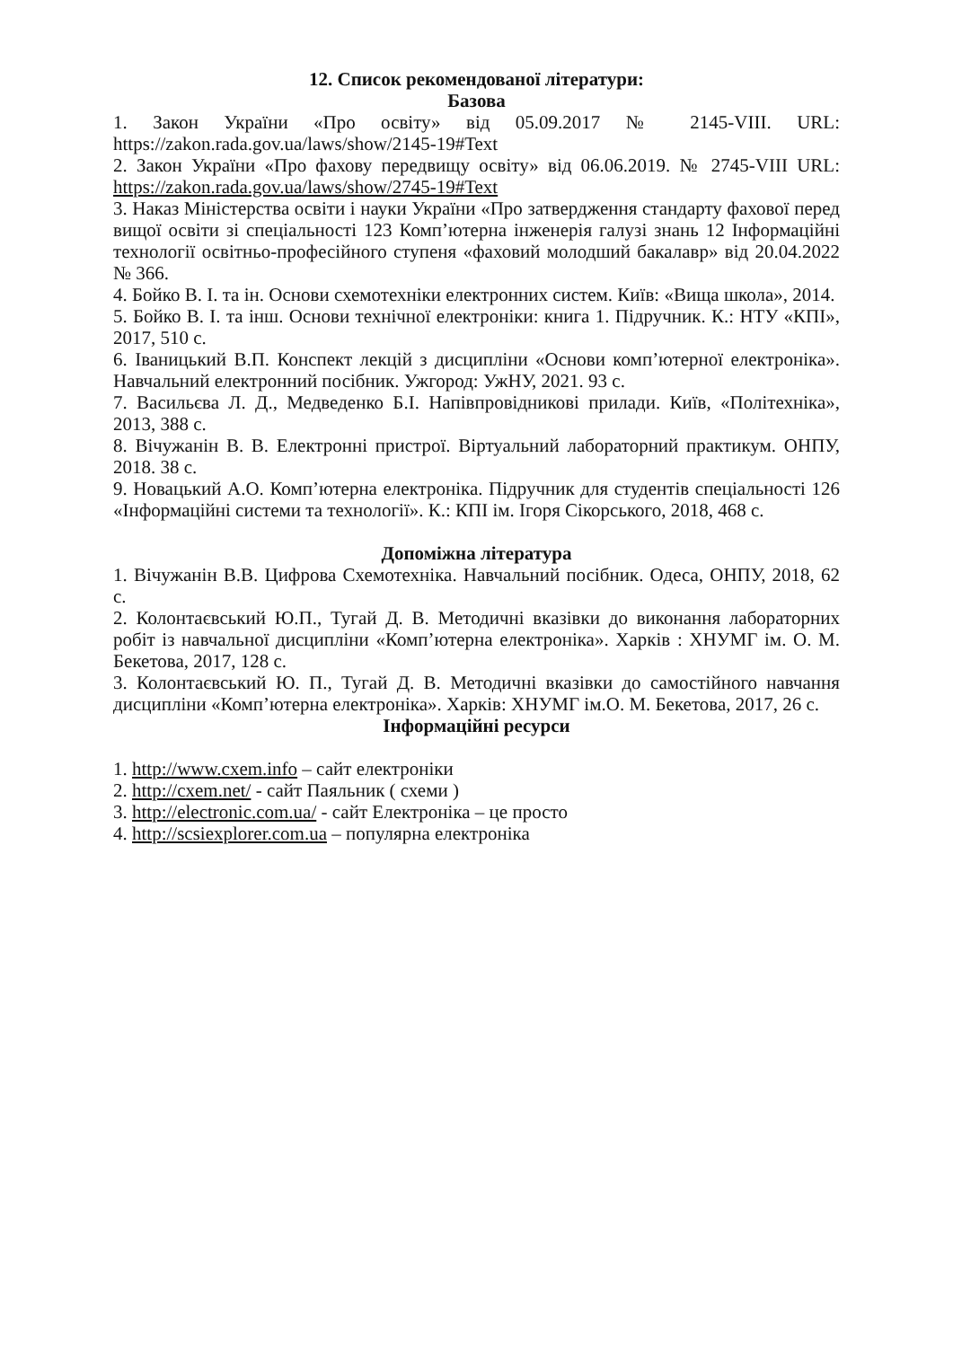12. Список рекомендованої літератури:
Базова
1. Закон України «Про освіту» від 05.09.2017 № 2145-VIII. URL: https://zakon.rada.gov.ua/laws/show/2145-19#Text
2. Закон України «Про фахову передвищу освіту» від 06.06.2019. № 2745-VIII URL: https://zakon.rada.gov.ua/laws/show/2745-19#Text
3. Наказ Міністерства освіти і науки України «Про затвердження стандарту фахової перед вищої освіти зі спеціальності 123 Комп’ютерна інженерія галузі знань 12 Інформаційні технології освітньо-професійного ступеня «фаховий молодший бакалавр» від 20.04.2022 № 366.
4. Бойко В. І. та ін. Основи схемотехніки електронних систем. Київ: «Вища школа», 2014.
5. Бойко В. І. та інш. Основи технічної електроніки: книга 1. Підручник. К.: НТУ «КПІ», 2017, 510 с.
6. Іваницький В.П. Конспект лекцій з дисципліни «Основи комп’ютерної електроніка». Навчальний електронний посібник. Ужгород: УжНУ, 2021. 93 с.
7. Васильєва Л. Д., Медведенко Б.І. Напівпровідникові прилади. Київ, «Політехніка», 2013, 388 с.
8. Вічужанін В. В. Електронні пристрої. Віртуальний лабораторний практикум. ОНПУ, 2018. 38 с.
9. Новацький А.О. Комп’ютерна електроніка. Підручник для студентів спеціальності 126 «Інформаційні системи та технології». К.: КПІ ім. Ігоря Сікорського, 2018, 468 с.
Допоміжна література
1. Вічужанін В.В. Цифрова Схемотехніка. Навчальний посібник. Одеса, ОНПУ, 2018, 62 с.
2. Колонтаєвський Ю.П., Тугай Д. В. Методичні вказівки до виконання лабораторних робіт із навчальної дисципліни «Комп’ютерна електроніка». Харків : ХНУМГ ім. О. М. Бекетова, 2017, 128 с.
3. Колонтаєвський Ю. П., Тугай Д. В. Методичні вказівки до самостійного навчання дисципліни «Комп’ютерна електроніка». Харків: ХНУМГ ім.О. М. Бекетова, 2017, 26 с.
Інформаційні ресурси
1. http://www.cxem.info – сайт електроніки
2. http://cxem.net/ - сайт Паяльник ( схеми )
3. http://electronic.com.ua/ - сайт Електроніка – це просто
4. http://scsiexplorer.com.ua – популярна електроніка